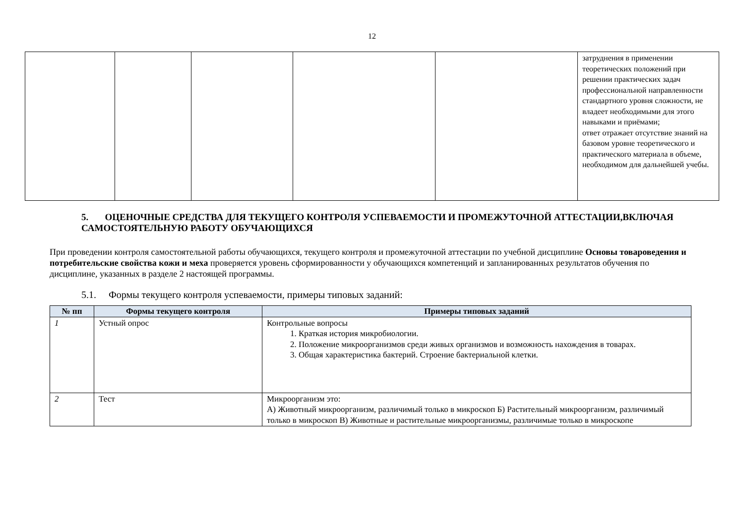12
| | | | | | затруднения в применении теоретических положений при решении практических задач профессиональной направленности стандартного уровня сложности, не владеет необходимыми для этого навыками и приёмами; ответ отражает отсутствие знаний на базовом уровне теоретического и практического материала в объеме, необходимом для дальнейшей учебы. |
5. ОЦЕНОЧНЫЕ СРЕДСТВА ДЛЯ ТЕКУЩЕГО КОНТРОЛЯ УСПЕВАЕМОСТИ И ПРОМЕЖУТОЧНОЙ АТТЕСТАЦИИ,ВКЛЮЧАЯ САМОСТОЯТЕЛЬНУЮ РАБОТУ ОБУЧАЮЩИХСЯ
При проведении контроля самостоятельной работы обучающихся, текущего контроля и промежуточной аттестации по учебной дисциплине Основы товароведения и потребительские свойства кожи и меха проверяется уровень сформированности у обучающихся компетенций и запланированных результатов обучения по дисциплине, указанных в разделе 2 настоящей программы.
5.1. Формы текущего контроля успеваемости, примеры типовых заданий:
| № пп | Формы текущего контроля | Примеры типовых заданий |
| --- | --- | --- |
| 1 | Устный опрос | Контрольные вопросы 1. Краткая история микробиологии. 2. Положение микроорганизмов среди живых организмов и возможность нахождения в товарах. 3. Общая характеристика бактерий. Строение бактериальной клетки. |
| 2 | Тест | Микроорганизм это: А) Животный микроорганизм, различимый только в микроскоп Б) Растительный микроорганизм, различимый только в микроскоп В) Животные и растительные микроорганизмы, различимые только в микроскопе |